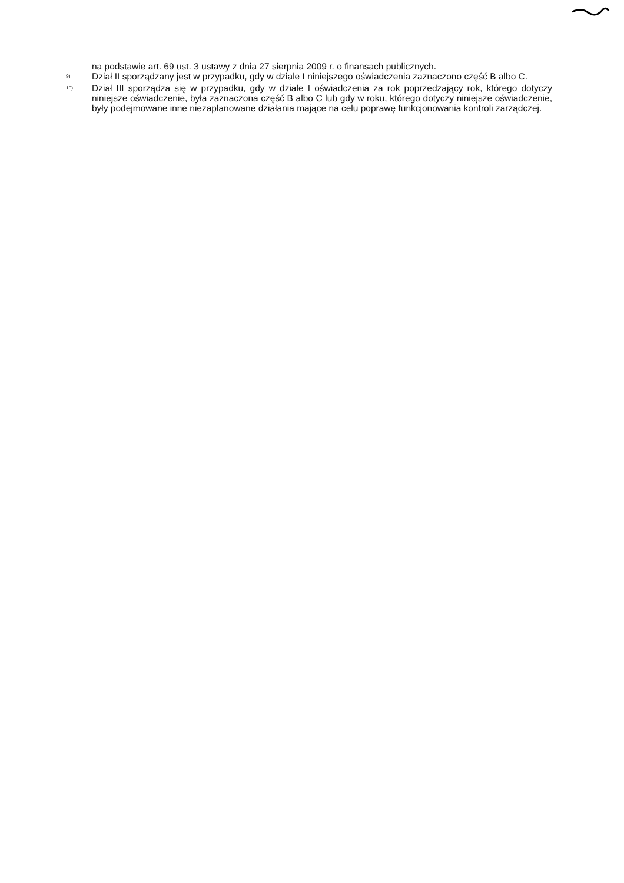na podstawie art. 69 ust. 3 ustawy z dnia 27 sierpnia 2009 r. o finansach publicznych.
<sup>9)</sup> Dział II sporządzany jest w przypadku, gdy w dziale I niniejszego oświadczenia zaznaczono część B albo C.
<sup>10)</sup> Dział III sporządza się w przypadku, gdy w dziale I oświadczenia za rok poprzedzający rok, którego dotyczy niniejsze oświadczenie, była zaznaczona część B albo C lub gdy w roku, którego dotyczy niniejsze oświadczenie, były podejmowane inne niezaplanowane działania mające na celu poprawę funkcjonowania kontroli zarządczej.